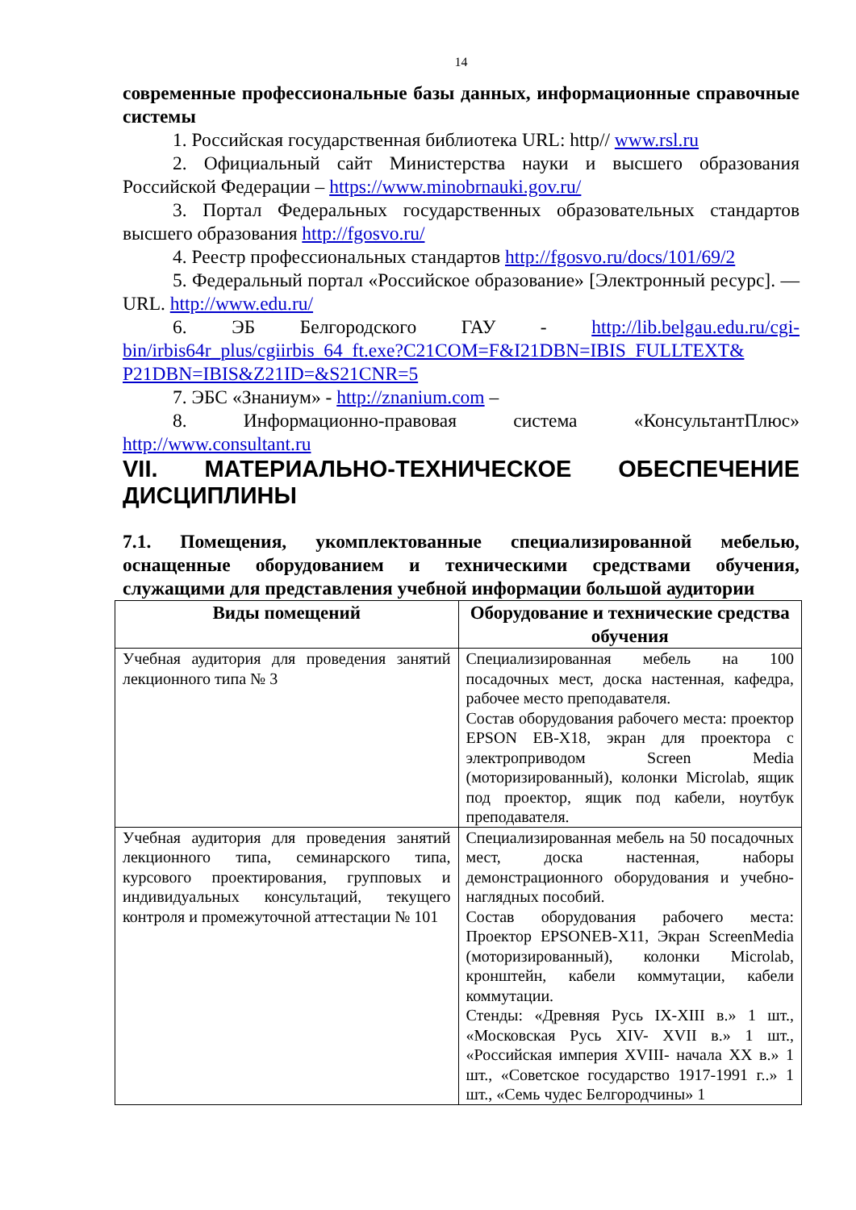14
современные профессиональные базы данных, информационные справочные системы
1. Российская государственная библиотека URL: http// www.rsl.ru
2. Официальный сайт Министерства науки и высшего образования Российской Федерации – https://www.minobrnauki.gov.ru/
3. Портал Федеральных государственных образовательных стандартов высшего образования http://fgosvo.ru/
4. Реестр профессиональных стандартов http://fgosvo.ru/docs/101/69/2
5. Федеральный портал «Российское образование» [Электронный ресурс]. — URL. http://www.edu.ru/
6. ЭБ Белгородского ГАУ - http://lib.belgau.edu.ru/cgi-bin/irbis64r_plus/cgiirbis_64_ft.exe?C21COM=F&I21DBN=IBIS_FULLTEXT& P21DBN=IBIS&Z21ID=&S21CNR=5
7. ЭБС «Знаниум» - http://znanium.com –
8. Информационно-правовая система «КонсультантПлюс» http://www.consultant.ru
VII. МАТЕРИАЛЬНО-ТЕХНИЧЕСКОЕ ОБЕСПЕЧЕНИЕ ДИСЦИПЛИНЫ
7.1. Помещения, укомплектованные специализированной мебелью, оснащенные оборудованием и техническими средствами обучения, служащими для представления учебной информации большой аудитории
| Виды помещений | Оборудование и технические средства обучения |
| --- | --- |
| Учебная аудитория для проведения занятий лекционного типа № 3 | Специализированная мебель на 100 посадочных мест, доска настенная, кафедра, рабочее место преподавателя. Состав оборудования рабочего места: проектор EPSON EB-X18, экран для проектора с электроприводом Screen Media (моторизированный), колонки Microlab, ящик под проектор, ящик под кабели, ноутбук преподавателя. |
| Учебная аудитория для проведения занятий лекционного типа, семинарского типа, курсового проектирования, групповых и индивидуальных консультаций, текущего контроля и промежуточной аттестации № 101 | Специализированная мебель на 50 посадочных мест, доска настенная, наборы демонстрационного оборудования и учебно-наглядных пособий. Состав оборудования рабочего места: Проектор EPSONEB-X11, Экран ScreenMedia (моторизированный), колонки Microlab, кронштейн, кабели коммутации, кабели коммутации. Стенды: «Древняя Русь IX-XIII в.» 1 шт., «Московская Русь XIV- XVII в.» 1 шт., «Российская империя XVIII- начала XX в.» 1 шт., «Советское государство 1917-1991 г..» 1 шт., «Семь чудес Белгородчины» 1 |